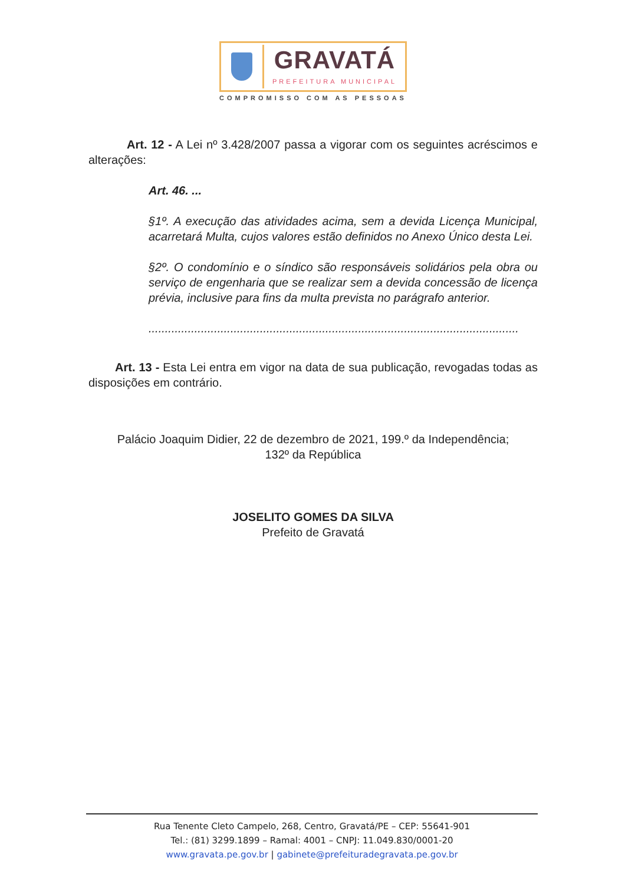GRAVATÁ
PREFEITURA MUNICIPAL
COMPROMISSO COM AS PESSOAS
Art. 12 - A Lei nº 3.428/2007 passa a vigorar com os seguintes acréscimos e alterações:
Art. 46. ...
§1º. A execução das atividades acima, sem a devida Licença Municipal, acarretará Multa, cujos valores estão definidos no Anexo Único desta Lei.
§2º. O condomínio e o síndico são responsáveis solidários pela obra ou serviço de engenharia que se realizar sem a devida concessão de licença prévia, inclusive para fins da multa prevista no parágrafo anterior.
.................................................................................................................
Art. 13 - Esta Lei entra em vigor na data de sua publicação, revogadas todas as disposições em contrário.
Palácio Joaquim Didier, 22 de dezembro de 2021, 199.º da Independência;
132º da República
JOSELITO GOMES DA SILVA
Prefeito de Gravatá
Rua Tenente Cleto Campelo, 268, Centro, Gravatá/PE – CEP: 55641-901
Tel.: (81) 3299.1899 – Ramal: 4001 – CNPJ: 11.049.830/0001-20
www.gravata.pe.gov.br | gabinete@prefeituradegravata.pe.gov.br